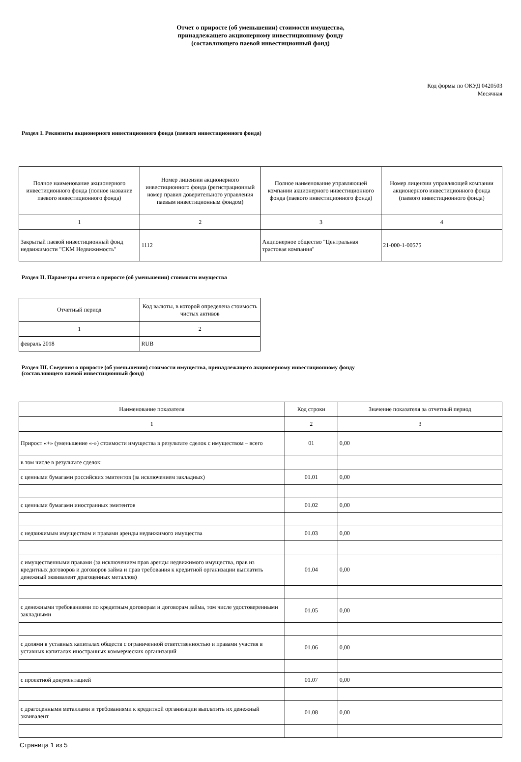Отчет о приросте (об уменьшении) стоимости имущества,
принадлежащего акционерному инвестиционному фонду
(составляющего паевой инвестиционный фонд)
Код формы по ОКУД 0420503
Месячная
Раздел I. Реквизиты акционерного инвестиционного фонда (паевого инвестиционного фонда)
| Полное наименование акционерного инвестиционного фонда (полное название паевого инвестиционного фонда) | Номер лицензии акционерного инвестиционного фонда (регистрационный номер правил доверительного управления паевым инвестиционным фондом) | Полное наименование управляющей компании акционерного инвестиционного фонда (паевого инвестиционного фонда) | Номер лицензии управляющей компании акционерного инвестиционного фонда (паевого инвестиционного фонда) |
| --- | --- | --- | --- |
| 1 | 2 | 3 | 4 |
| Закрытый паевой инвестиционный фонд недвижимости "СКМ Недвижимость" | 1112 | Акционерное общество "Центральная трастовая компания" | 21-000-1-00575 |
Раздел II. Параметры отчета о приросте (об уменьшении) стоимости имущества
| Отчетный период | Код валюты, в которой определена стоимость чистых активов |
| --- | --- |
| 1 | 2 |
| февраль 2018 | RUB |
Раздел III. Сведения о приросте (об уменьшении) стоимости имущества, принадлежащего акционерному инвестиционному фонду
(составляющего паевой инвестиционный фонд)
| Наименование показателя | Код строки | Значение показателя за отчетный период |
| --- | --- | --- |
| 1 | 2 | 3 |
| Прирост «+» (уменьшение «-») стоимости имущества в результате сделок с имуществом – всего | 01 | 0,00 |
| в том числе в результате сделок: | | |
| с ценными бумагами российских эмитентов (за исключением закладных) | 01.01 | 0,00 |
| с ценными бумагами иностранных эмитентов | 01.02 | 0,00 |
| с недвижимым имуществом и правами аренды недвижимого имущества | 01.03 | 0,00 |
| с имущественными правами (за исключением прав аренды недвижимого имущества, прав из кредитных договоров и договоров займа и прав требования к кредитной организации выплатить денежный эквивалент драгоценных металлов) | 01.04 | 0,00 |
| с денежными требованиями по кредитным договорам и договорам займа, том числе удостоверенными закладными | 01.05 | 0,00 |
| с долями в уставных капиталах обществ с ограниченной ответственностью и правами участия в уставных капиталах иностранных коммерческих организаций | 01.06 | 0,00 |
| с проектной документацией | 01.07 | 0,00 |
| с драгоценными металлами и требованиями к кредитной организации выплатить их денежный эквивалент | 01.08 | 0,00 |
Страница 1 из 5